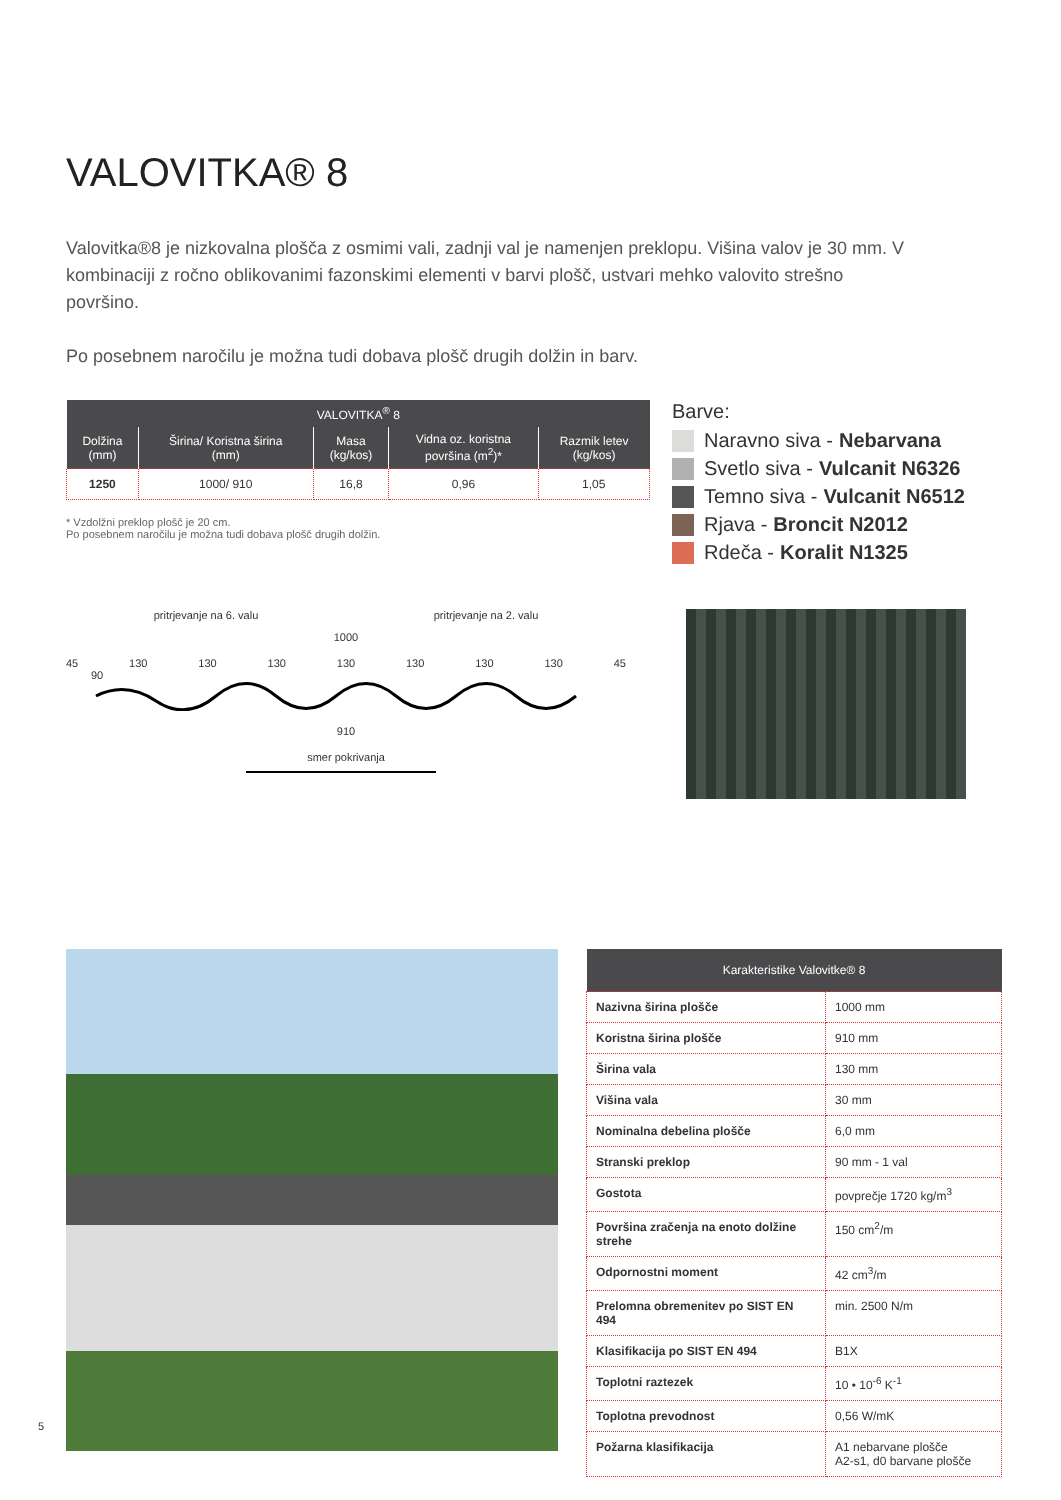VALOVITKA® 8
Valovitka®8 je nizkovalna plošča z osmimi vali, zadnji val je namenjen preklopu. Višina valov je 30 mm. V kombinaciji z ročno oblikovanimi fazonskimi elementi v barvi plošč, ustvari mehko valovito strešno površino.
Po posebnem naročilu je možna tudi dobava plošč drugih dolžin in barv.
| VALOVITKA<sup>®</sup> 8 | | | | |
| --- | --- | --- | --- | --- |
| Dolžina (mm) | Širina/ Koristna širina (mm) | Masa (kg/kos) | Vidna oz. koristna površina (m<sup>2</sup>)* | Razmik letev (kg/kos) |
| 1250 | 1000/ 910 | 16,8 | 0,96 | 1,05 |
* Vzdolžni preklop plošč je 20 cm.
Po posebnem naročilu je možna tudi dobava plošč drugih dolžin.
Barve:
Naravno siva - Nebarvana
Svetlo siva - Vulcanit N6326
Temno siva - Vulcanit N6512
Rjava - Broncit N2012
Rdeča - Koralit N1325
pritrjevanje na 6. valu pritrjevanje na 2. valu
1000
45 130 130 130 130 130 130 130 45
90
910
smer pokrivanja
| Karakteristike Valovitke® 8 | |
| --- | --- |
| Nazivna širina plošče | 1000 mm |
| Koristna širina plošče | 910 mm |
| Širina vala | 130 mm |
| Višina vala | 30 mm |
| Nominalna debelina plošče | 6,0 mm |
| Stranski preklop | 90 mm - 1 val |
| Gostota | povprečje 1720 kg/m<sup>3</sup> |
| Površina zračenja na enoto dolžine strehe | 150 cm<sup>2</sup>/m |
| Odpornostni moment | 42 cm<sup>3</sup>/m |
| Prelomna obremenitev po SIST EN 494 | min. 2500 N/m |
| Klasifikacija po SIST EN 494 | B1X |
| Toplotni raztezek | 10 • 10<sup>-6</sup> K<sup>-1</sup> |
| Toplotna prevodnost | 0,56 W/mK |
| Požarna klasifikacija | A1 nebarvane plošče A2-s1, d0 barvane plošče |
5